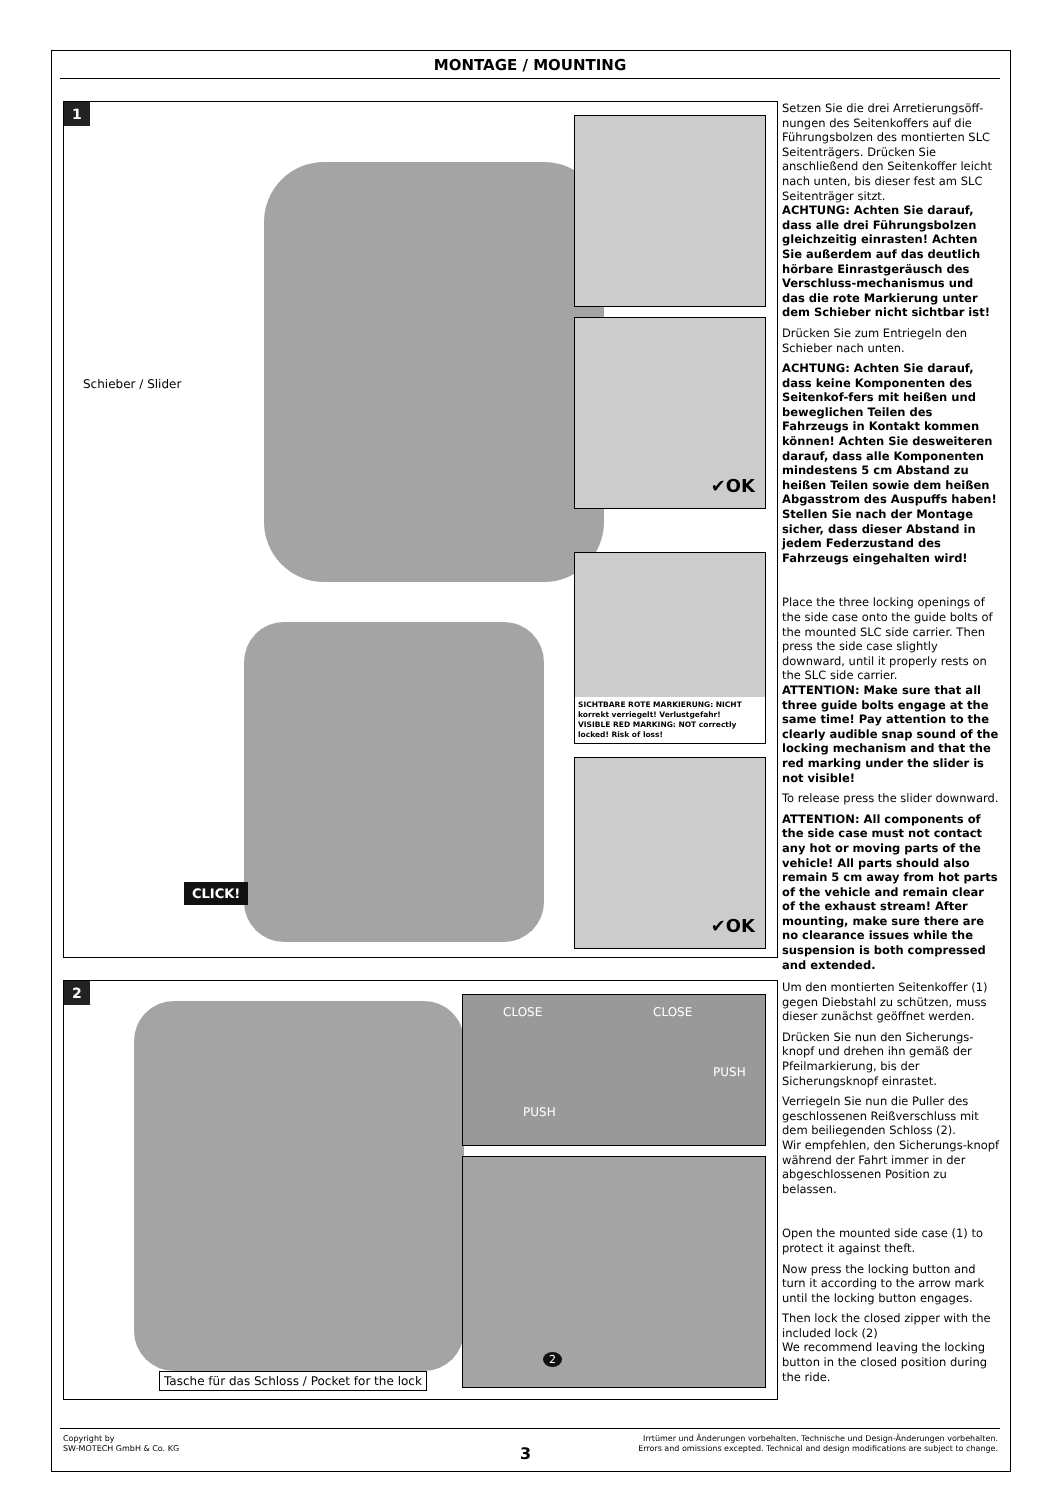MONTAGE / MOUNTING
1
Schieber / Slider
✔OK
SICHTBARE ROTE MARKIERUNG: NICHT korrekt verriegelt! Verlustgefahr!
VISIBLE RED MARKING: NOT correctly locked! Risk of loss!
✔OK
CLICK!
Setzen Sie die drei Arretierungsöff-nungen des Seitenkoffers auf die Führungsbolzen des montierten SLC Seitenträgers. Drücken Sie anschließend den Seitenkoffer leicht nach unten, bis dieser fest am SLC Seitenträger sitzt.
ACHTUNG: Achten Sie darauf, dass alle drei Führungsbolzen gleichzeitig einrasten! Achten Sie außerdem auf das deutlich hörbare Einrastgeräusch des Verschluss-mechanismus und das die rote Markierung unter dem Schieber nicht sichtbar ist!
Drücken Sie zum Entriegeln den Schieber nach unten.
ACHTUNG: Achten Sie darauf, dass keine Komponenten des Seitenkof-fers mit heißen und beweglichen Teilen des Fahrzeugs in Kontakt kommen können! Achten Sie desweiteren darauf, dass alle Komponenten mindestens 5 cm Abstand zu heißen Teilen sowie dem heißen Abgasstrom des Auspuffs haben! Stellen Sie nach der Montage sicher, dass dieser Abstand in jedem Federzustand des Fahrzeugs eingehalten wird!
Place the three locking openings of the side case onto the guide bolts of the mounted SLC side carrier. Then press the side case slightly downward, until it properly rests on the SLC side carrier.
ATTENTION: Make sure that all three guide bolts engage at the same time! Pay attention to the clearly audible snap sound of the locking mechanism and that the red marking under the slider is not visible!
To release press the slider downward.
ATTENTION: All components of the side case must not contact any hot or moving parts of the vehicle! All parts should also remain 5 cm away from hot parts of the vehicle and remain clear of the exhaust stream! After mounting, make sure there are no clearance issues while the suspension is both compressed and extended.
2
CLOSE
PUSH
CLOSE
PUSH
2
Tasche für das Schloss / Pocket for the lock
Um den montierten Seitenkoffer (1) gegen Diebstahl zu schützen, muss dieser zunächst geöffnet werden.
Drücken Sie nun den Sicherungs-knopf und drehen ihn gemäß der Pfeilmarkierung, bis der Sicherungsknopf einrastet.
Verriegeln Sie nun die Puller des geschlossenen Reißverschluss mit dem beiliegenden Schloss (2).
Wir empfehlen, den Sicherungs-knopf während der Fahrt immer in der abgeschlossenen Position zu belassen.
Open the mounted side case (1) to protect it against theft.
Now press the locking button and turn it according to the arrow mark until the locking button engages.
Then lock the closed zipper with the included lock (2)
We recommend leaving the locking button in the closed position during the ride.
Copyright by
SW-MOTECH GmbH & Co. KG
3
Irrtümer und Änderungen vorbehalten. Technische und Design-Änderungen vorbehalten.
Errors and omissions excepted. Technical and design modifications are subject to change.